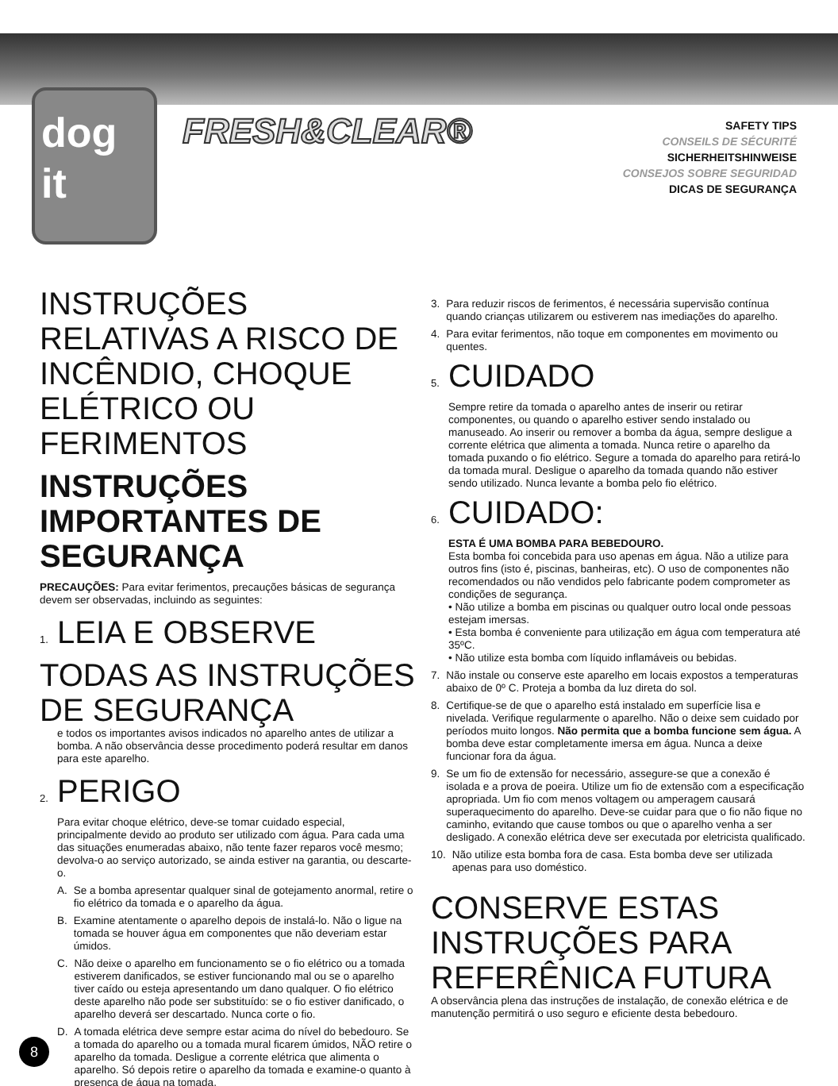dog
it
FRESH&CLEAR®
SAFETY TIPS
CONSEILS DE SÉCURITÉ
SICHERHEITSHINWEISE
CONSEJOS SOBRE SEGURIDAD
DICAS DE SEGURANÇA
INSTRUÇÕES RELATIVAS A RISCO DE INCÊNDIO, CHOQUE ELÉTRICO OU FERIMENTOS
INSTRUÇÕES IMPORTANTES DE SEGURANÇA
PRECAUÇÕES: Para evitar ferimentos, precauções básicas de segurança devem ser observadas, incluindo as seguintes:
1. LEIA E OBSERVE TODAS AS INSTRUÇÕES DE SEGURANÇA
e todos os importantes avisos indicados no aparelho antes de utilizar a bomba. A não observância desse procedimento poderá resultar em danos para este aparelho.
2. PERIGO
Para evitar choque elétrico, deve-se tomar cuidado especial, principalmente devido ao produto ser utilizado com água. Para cada uma das situações enumeradas abaixo, não tente fazer reparos você mesmo; devolva-o ao serviço autorizado, se ainda estiver na garantia, ou descarte-o.
A. Se a bomba apresentar qualquer sinal de gotejamento anormal, retire o fio elétrico da tomada e o aparelho da água.
B. Examine atentamente o aparelho depois de instalá-lo. Não o ligue na tomada se houver água em componentes que não deveriam estar úmidos.
C. Não deixe o aparelho em funcionamento se o fio elétrico ou a tomada estiverem danificados, se estiver funcionando mal ou se o aparelho tiver caído ou esteja apresentando um dano qualquer. O fio elétrico deste aparelho não pode ser substituído: se o fio estiver danificado, o aparelho deverá ser descartado. Nunca corte o fio.
D. A tomada elétrica deve sempre estar acima do nível do bebedouro. Se a tomada do aparelho ou a tomada mural ficarem úmidos, NÃO retire o aparelho da tomada. Desligue a corrente elétrica que alimenta o aparelho. Só depois retire o aparelho da tomada e examine-o quanto à presença de água na tomada.
3. Para reduzir riscos de ferimentos, é necessária supervisão contínua quando crianças utilizarem ou estiverem nas imediações do aparelho.
4. Para evitar ferimentos, não toque em componentes em movimento ou quentes.
5. CUIDADO
Sempre retire da tomada o aparelho antes de inserir ou retirar componentes, ou quando o aparelho estiver sendo instalado ou manuseado. Ao inserir ou remover a bomba da água, sempre desligue a corrente elétrica que alimenta a tomada. Nunca retire o aparelho da tomada puxando o fio elétrico. Segure a tomada do aparelho para retirá-lo da tomada mural. Desligue o aparelho da tomada quando não estiver sendo utilizado. Nunca levante a bomba pelo fio elétrico.
6. CUIDADO:
ESTA É UMA BOMBA PARA BEBEDOURO.
Esta bomba foi concebida para uso apenas em água. Não a utilize para outros fins (isto é, piscinas, banheiras, etc). O uso de componentes não recomendados ou não vendidos pelo fabricante podem comprometer as condições de segurança.
• Não utilize a bomba em piscinas ou qualquer outro local onde pessoas estejam imersas.
• Esta bomba é conveniente para utilização em água com temperatura até 35ºC.
• Não utilize esta bomba com líquido inflamáveis ou bebidas.
7. Não instale ou conserve este aparelho em locais expostos a temperaturas abaixo de 0º C. Proteja a bomba da luz direta do sol.
8. Certifique-se de que o aparelho está instalado em superfície lisa e nivelada. Verifique regularmente o aparelho. Não o deixe sem cuidado por períodos muito longos. Não permita que a bomba funcione sem água. A bomba deve estar completamente imersa em água. Nunca a deixe funcionar fora da água.
9. Se um fio de extensão for necessário, assegure-se que a conexão é isolada e a prova de poeira. Utilize um fio de extensão com a especificação apropriada. Um fio com menos voltagem ou amperagem causará superaquecimento do aparelho. Deve-se cuidar para que o fio não fique no caminho, evitando que cause tombos ou que o aparelho venha a ser desligado. A conexão elétrica deve ser executada por eletricista qualificado.
10. Não utilize esta bomba fora de casa. Esta bomba deve ser utilizada apenas para uso doméstico.
CONSERVE ESTAS INSTRUÇÕES PARA REFERÊNICA FUTURA
A observância plena das instruções de instalação, de conexão elétrica e de manutenção permitirá o uso seguro e eficiente desta bebedouro.
8